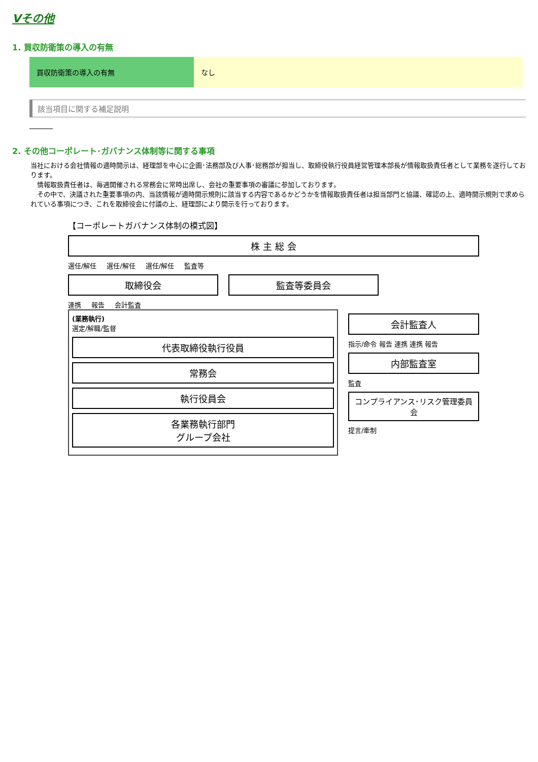Ⅴその他
1. 買収防衛策の導入の有無
| 買収防衛策の導入の有無 | なし |
該当項目に関する補足説明
2. その他コーポレート･ガバナンス体制等に関する事項
当社における会社情報の適時開示は、経理部を中心に企画･法務部及び人事･総務部が担当し、取締役執行役員経営管理本部長が情報取扱責任者として業務を遂行しております。
　情報取扱責任者は、毎週開催される常務会に常時出席し、会社の重要事項の審議に参加しております。
　その中で、決議された重要事項の内、当該情報が適時開示規則に該当する内容であるかどうかを情報取扱責任者は担当部門と協議、確認の上、適時開示規則で求められている事項につき、これを取締役会に付議の上、経理部により開示を行っております。
【コーポレートガバナンス体制の模式図】
株 主 総 会
選任/解任 選任/解任 選任/解任 監査等
取締役会 監査等委員会
連携 報告 会計監査
(業務執行)
選定/解職/監督
代表取締役執行役員
常務会
執行役員会
各業務執行部門
グループ会社
会計監査人
指示/命令 報告 連携 連携 報告
内部監査室
監査
コンプライアンス･リスク管理委員会
提言/牽制